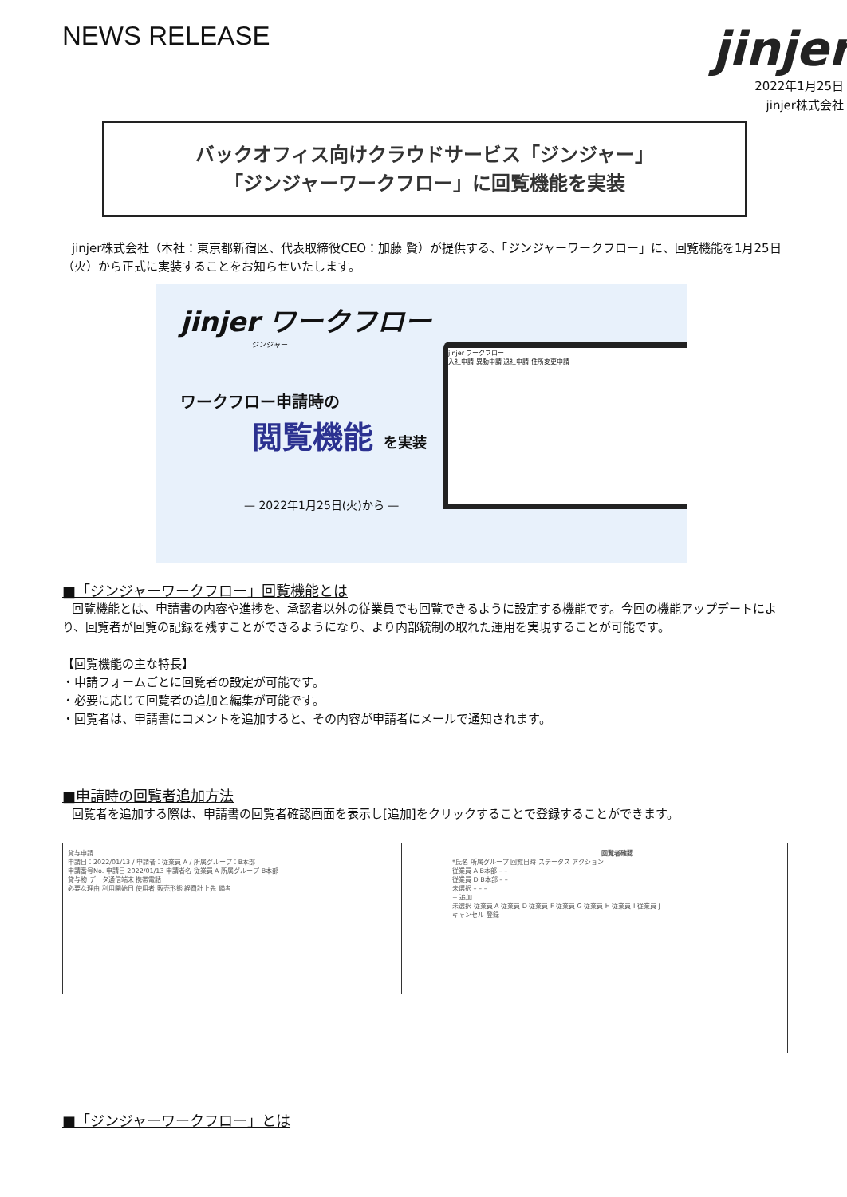NEWS RELEASE
jinjer
2022年1月25日
jinjer株式会社
バックオフィス向けクラウドサービス「ジンジャー」
「ジンジャーワークフロー」に回覧機能を実装
jinjer株式会社（本社：東京都新宿区、代表取締役CEO：加藤 賢）が提供する、「ジンジャーワークフロー」に、回覧機能を1月25日（火）から正式に実装することをお知らせいたします。
jinjer ワークフロー
ジンジャー
ワークフロー申請時の
閲覧機能 を実装
— 2022年1月25日(火)から —
jinjer ワークフロー
入社申請 異動申請 退社申請 住所変更申請
■「ジンジャーワークフロー」回覧機能とは
回覧機能とは、申請書の内容や進捗を、承認者以外の従業員でも回覧できるように設定する機能です。今回の機能アップデートにより、回覧者が回覧の記録を残すことができるようになり、より内部統制の取れた運用を実現することが可能です。
【回覧機能の主な特長】
・申請フォームごとに回覧者の設定が可能です。
・必要に応じて回覧者の追加と編集が可能です。
・回覧者は、申請書にコメントを追加すると、その内容が申請者にメールで通知されます。
■申請時の回覧者追加方法
回覧者を追加する際は、申請書の回覧者確認画面を表示し[追加]をクリックすることで登録することができます。
貸与申請
申請日：2022/01/13 / 申請者：従業員 A / 所属グループ：B本部
申請番号No. 申請日 2022/01/13 申請者名 従業員 A 所属グループ B本部
貸与物 データ通信端末 携帯電話
必要な理由 利用開始日 使用者 販売形態 経費計上先 備考
回覧者確認
*氏名 所属グループ 回覧日時 ステータス アクション
従業員 A B本部 – –
従業員 D B本部 – –
未選択 – – –
+ 追加
未選択 従業員 A 従業員 D 従業員 F 従業員 G 従業員 H 従業員 I 従業員 J
キャンセル 登録
■「ジンジャーワークフロー」とは